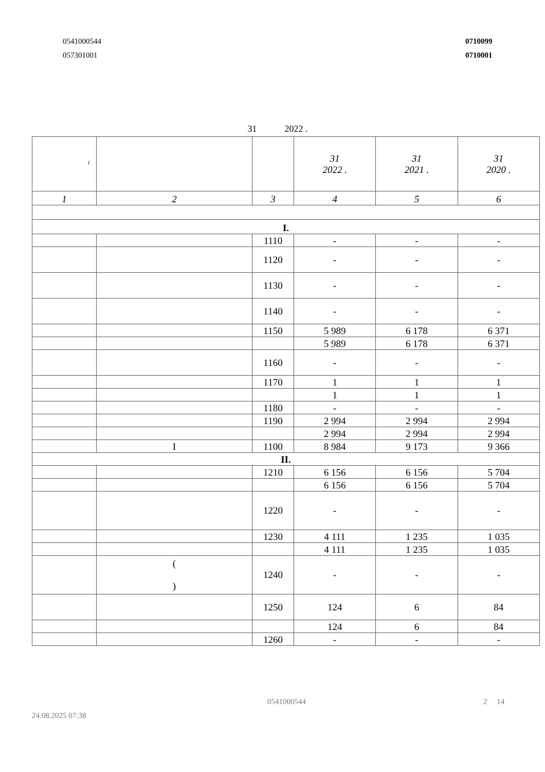0541000544 0710099
057301001 0710001
31 2022 .
| <sup>1</sup> | | | 31 2022 . | 31 2021 . | 31 2020 . |
| --- | --- | --- | --- | --- | --- |
| 1 | 2 | 3 | 4 | 5 | 6 |
| I. | | | | | |
| | | 1110 | - | - | - |
| | | 1120 | - | - | - |
| | | 1130 | - | - | - |
| | | 1140 | - | - | - |
| | | 1150 | 5 989 | 6 178 | 6 371 |
| | | | 5 989 | 6 178 | 6 371 |
| | | 1160 | - | - | - |
| | | 1170 | 1 | 1 | 1 |
| | | | 1 | 1 | 1 |
| | | 1180 | - | - | - |
| | | 1190 | 2 994 | 2 994 | 2 994 |
| | | | 2 994 | 2 994 | 2 994 |
| | I | 1100 | 8 984 | 9 173 | 9 366 |
| II. | | | | | |
| | | 1210 | 6 156 | 6 156 | 5 704 |
| | | | 6 156 | 6 156 | 5 704 |
| | | 1220 | - | - | - |
| | | 1230 | 4 111 | 1 235 | 1 035 |
| | | | 4 111 | 1 235 | 1 035 |
| | ( ) | 1240 | - | - | - |
| | | 1250 | 124 | 6 | 84 |
| | | | 124 | 6 | 84 |
| | | 1260 | - | - | - |
0541000544 2 14
24.08.2025 07:38